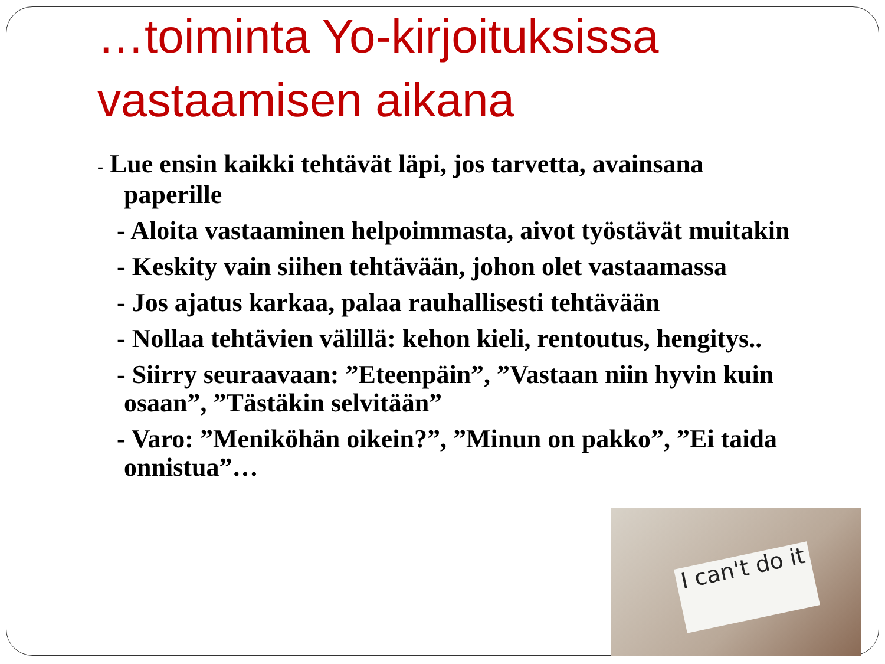…toiminta Yo-kirjoituksissa vastaamisen aikana
- Lue ensin kaikki tehtävät läpi, jos tarvetta, avainsana paperille
- Aloita vastaaminen helpoimmasta, aivot työstävät muitakin
- Keskity vain siihen tehtävään, johon olet vastaamassa
- Jos ajatus karkaa, palaa rauhallisesti tehtävään
- Nollaa tehtävien välillä: kehon kieli, rentoutus, hengitys..
- Siirry seuraavaan: ”Eteenpäin”, ”Vastaan niin hyvin kuin osaan”, ”Tästäkin selvitään”
- Varo: ”Meniköhän oikein?”, ”Minun on pakko”, ”Ei taida onnistua”…
I can't do it